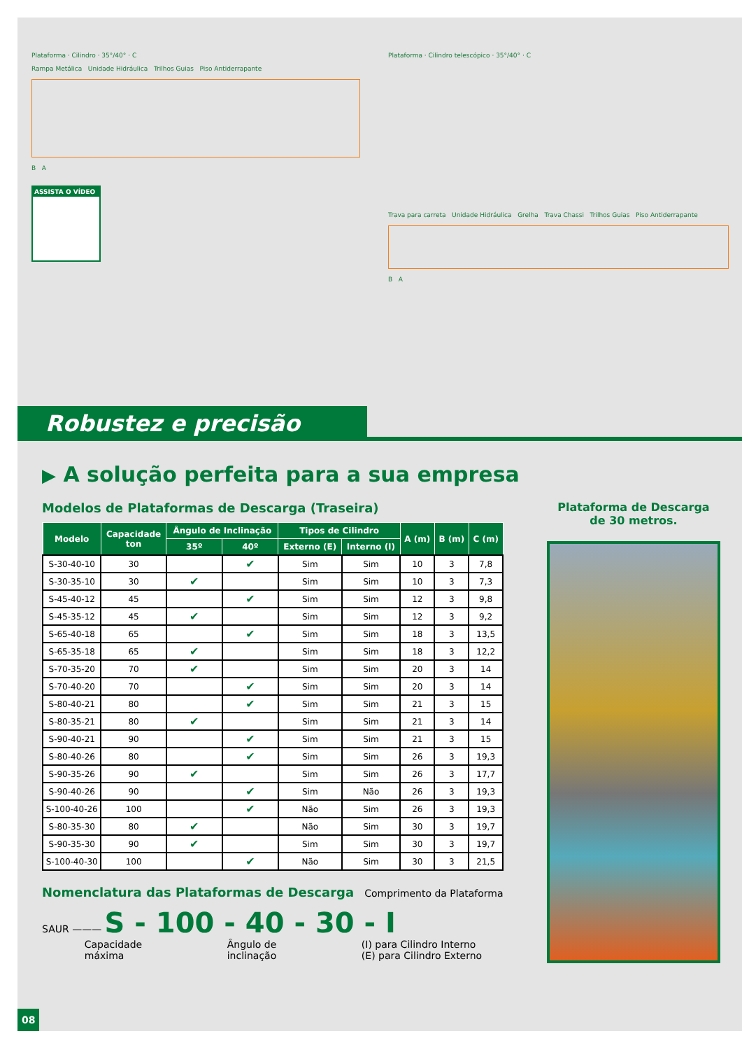Plataforma · Cilindro · 35°/40° · C
Rampa Metálica Unidade Hidráulica Trilhos Guias Piso Antiderrapante
B A
ASSISTA O VÍDEO
Plataforma · Cilindro telescópico · 35°/40° · C
Trava para carreta Unidade Hidráulica Grelha Trava Chassi Trilhos Guias Piso Antiderrapante
B A
Robustez e precisão
▶ A solução perfeita para a sua empresa
Modelos de Plataformas de Descarga (Traseira)
| Modelo | Capacidade ton | Ângulo de Inclinação | | Tipos de Cilindro | | A (m) | B (m) | C (m) |
| --- | --- | --- | --- | --- | --- | --- | --- | --- |
| | | 35º | 40º | Externo (E) | Interno (I) | | | |
| S-30-40-10 | 30 | | ✔ | Sim | Sim | 10 | 3 | 7,8 |
| S-30-35-10 | 30 | ✔ | | Sim | Sim | 10 | 3 | 7,3 |
| S-45-40-12 | 45 | | ✔ | Sim | Sim | 12 | 3 | 9,8 |
| S-45-35-12 | 45 | ✔ | | Sim | Sim | 12 | 3 | 9,2 |
| S-65-40-18 | 65 | | ✔ | Sim | Sim | 18 | 3 | 13,5 |
| S-65-35-18 | 65 | ✔ | | Sim | Sim | 18 | 3 | 12,2 |
| S-70-35-20 | 70 | ✔ | | Sim | Sim | 20 | 3 | 14 |
| S-70-40-20 | 70 | | ✔ | Sim | Sim | 20 | 3 | 14 |
| S-80-40-21 | 80 | | ✔ | Sim | Sim | 21 | 3 | 15 |
| S-80-35-21 | 80 | ✔ | | Sim | Sim | 21 | 3 | 14 |
| S-90-40-21 | 90 | | ✔ | Sim | Sim | 21 | 3 | 15 |
| S-80-40-26 | 80 | | ✔ | Sim | Sim | 26 | 3 | 19,3 |
| S-90-35-26 | 90 | ✔ | | Sim | Sim | 26 | 3 | 17,7 |
| S-90-40-26 | 90 | | ✔ | Sim | Não | 26 | 3 | 19,3 |
| S-100-40-26 | 100 | | ✔ | Não | Sim | 26 | 3 | 19,3 |
| S-80-35-30 | 80 | ✔ | | Não | Sim | 30 | 3 | 19,7 |
| S-90-35-30 | 90 | ✔ | | Sim | Sim | 30 | 3 | 19,7 |
| S-100-40-30 | 100 | | ✔ | Não | Sim | 30 | 3 | 21,5 |
Nomenclatura das Plataformas de Descarga Comprimento da Plataforma
SAUR ——— S - 100 - 40 - 30 - I
Capacidade
máxima Ângulo de
inclinação (I) para Cilindro Interno
(E) para Cilindro Externo
Plataforma de Descarga
de 30 metros.
08